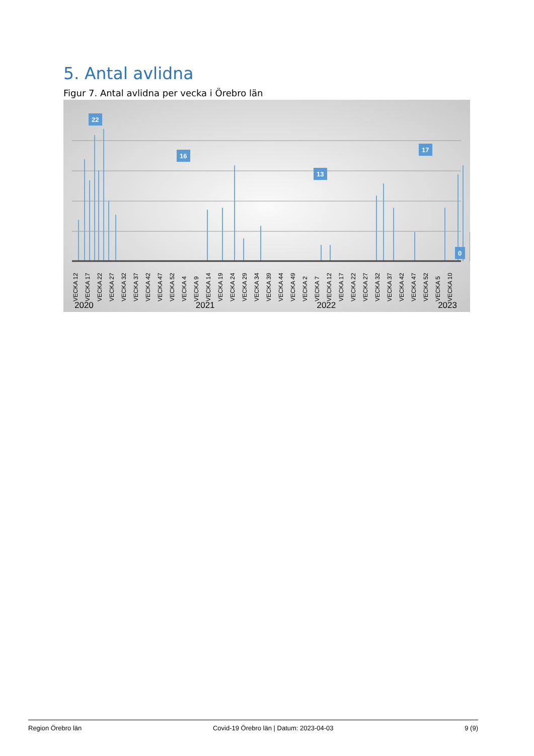5. Antal avlidna
Figur 7. Antal avlidna per vecka i Örebro län
22
16
13
17
0
VECKA 12 VECKA 17 VECKA 22 VECKA 27 VECKA 32 VECKA 37 VECKA 42 VECKA 47 VECKA 52 VECKA 4 VECKA 9 VECKA 14 VECKA 19 VECKA 24 VECKA 29 VECKA 34 VECKA 39 VECKA 44 VECKA 49 VECKA 2 VECKA 7 VECKA 12 VECKA 17 VECKA 22 VECKA 27 VECKA 32 VECKA 37 VECKA 42 VECKA 47 VECKA 52 VECKA 5 VECKA 10
2020 2021 2022 2023
Region Örebro län Covid-19 Örebro län | Datum: 2023-04-03 9 (9)